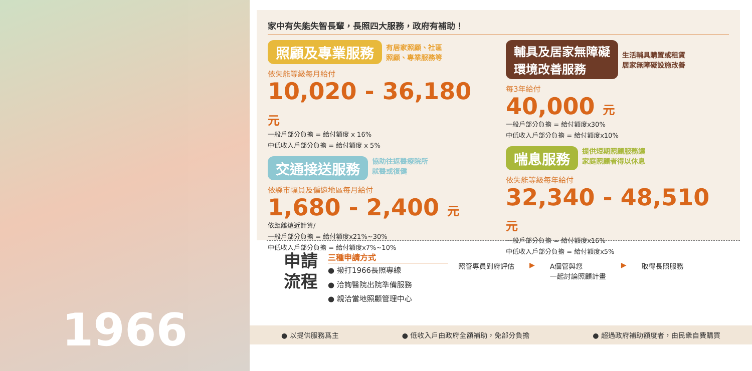1966
家中有失能失智長輩，長照四大服務，政府有補助！
照顧及專業服務 有居家照顧、社區
照顧、專業服務等
依失能等級每月給付
10,020 - 36,180 元
一般戶部分負擔 = 給付額度 x 16%
中低收入戶部分負擔 = 給付額度 x 5%
交通接送服務 協助往返醫療院所
就醫或復健
依縣市幅員及偏遠地區每月給付
1,680 - 2,400 元
依距離遠近計算/
一般戶部分負擔 = 給付額度x21%~30%
中低收入戶部分負擔 = 給付額度x7%~10%
輔具及居家無障礙
環境改善服務 生活輔具購置或租賃
居家無障礙設施改善
每3年給付
40,000 元
一般戶部分負擔 = 給付額度x30%
中低收入戶部分負擔 = 給付額度x10%
喘息服務 提供短期照顧服務讓
家庭照顧者得以休息
依失能等級每年給付
32,340 - 48,510 元
一般戶部分負擔 = 給付額度x16%
中低收入戶部分負擔 = 給付額度x5%
申請
流程
三種申請方式
● 撥打1966長照專線
● 洽詢醫院出院準備服務
● 親洽當地照顧管理中心
照管專員到府評估 ▶ A個管與您
一起討論照顧計畫
▶ 取得長照服務
● 以提供服務爲主 ● 低收入戶由政府全額補助，免部分負擔 ● 超過政府補助額度者，由民衆自費購買